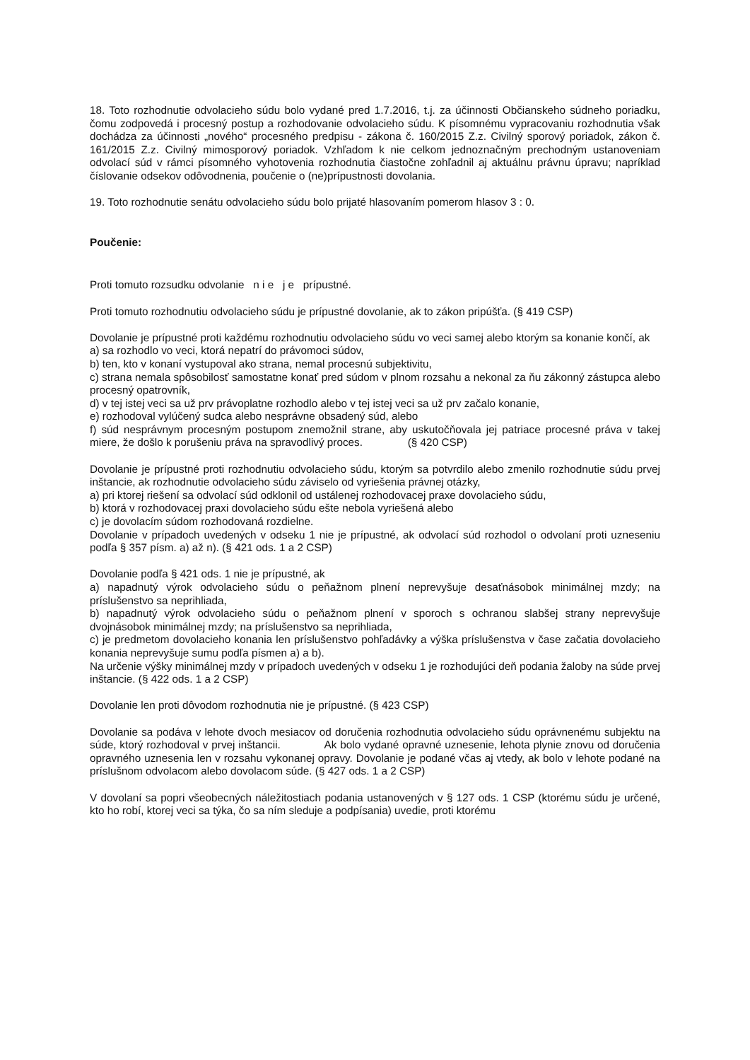18. Toto rozhodnutie odvolacieho súdu bolo vydané pred 1.7.2016, t.j. za účinnosti Občianskeho súdneho poriadku, čomu zodpovedá i procesný postup a rozhodovanie odvolacieho súdu. K písomnému vypracovaniu rozhodnutia však dochádza za účinnosti „nového“ procesného predpisu - zákona č. 160/2015 Z.z. Civilný sporový poriadok, zákon č. 161/2015 Z.z. Civilný mimosporový poriadok. Vzhľadom k nie celkom jednoznačným prechodným ustanoveniam odvolací súd v rámci písomného vyhotovenia rozhodnutia čiastočne zohľadnil aj aktuálnu právnu úpravu; napríklad číslovanie odsekov odôvodnenia, poučenie o (ne)prípustnosti dovolania.
19. Toto rozhodnutie senátu odvolacieho súdu bolo prijaté hlasovaním pomerom hlasov 3 : 0.
Poučenie:
Proti tomuto rozsudku odvolanie n i e j e prípustné.
Proti tomuto rozhodnutiu odvolacieho súdu je prípustné dovolanie, ak to zákon pripúšťa. (§ 419 CSP)
Dovolanie je prípustné proti každému rozhodnutiu odvolacieho súdu vo veci samej alebo ktorým sa konanie končí, ak
a) sa rozhodlo vo veci, ktorá nepatrí do právomoci súdov,
b) ten, kto v konaní vystupoval ako strana, nemal procesnú subjektivitu,
c) strana nemala spôsobilosť samostatne konať pred súdom v plnom rozsahu a nekonal za ňu zákonný zástupca alebo procesný opatrovník,
d) v tej istej veci sa už prv právoplatne rozhodlo alebo v tej istej veci sa už prv začalo konanie,
e) rozhodoval vylúčený sudca alebo nesprávne obsadený súd, alebo
f) súd nesprávnym procesným postupom znemožnil strane, aby uskutočňovala jej patriace procesné práva v takej miere, že došlo k porušeniu práva na spravodlivý proces. (§ 420 CSP)
Dovolanie je prípustné proti rozhodnutiu odvolacieho súdu, ktorým sa potvrdilo alebo zmenilo rozhodnutie súdu prvej inštancie, ak rozhodnutie odvolacieho súdu záviselo od vyriešenia právnej otázky,
a) pri ktorej riešení sa odvolací súd odklonil od ustálenej rozhodovacej praxe dovolacieho súdu,
b) ktorá v rozhodovacej praxi dovolacieho súdu ešte nebola vyriešená alebo
c) je dovolacím súdom rozhodovaná rozdielne.
Dovolanie v prípadoch uvedených v odseku 1 nie je prípustné, ak odvolací súd rozhodol o odvolaní proti uzneseniu podľa § 357 písm. a) až n). (§ 421 ods. 1 a 2 CSP)
Dovolanie podľa § 421 ods. 1 nie je prípustné, ak
a) napadnutý výrok odvolacieho súdu o peňažnom plnení neprevyšuje desaťnásobok minimálnej mzdy; na príslušenstvo sa neprihliada,
b) napadnutý výrok odvolacieho súdu o peňažnom plnení v sporoch s ochranou slabšej strany neprevyšuje dvojnásobok minimálnej mzdy; na príslušenstvo sa neprihliada,
c) je predmetom dovolacieho konania len príslušenstvo pohľadávky a výška príslušenstva v čase začatia dovolacieho konania neprevyšuje sumu podľa písmen a) a b).
Na určenie výšky minimálnej mzdy v prípadoch uvedených v odseku 1 je rozhodujúci deň podania žaloby na súde prvej inštancie. (§ 422 ods. 1 a 2 CSP)
Dovolanie len proti dôvodom rozhodnutia nie je prípustné. (§ 423 CSP)
Dovolanie sa podáva v lehote dvoch mesiacov od doručenia rozhodnutia odvolacieho súdu oprávnenému subjektu na súde, ktorý rozhodoval v prvej inštancii. Ak bolo vydané opravné uznesenie, lehota plynie znovu od doručenia opravného uznesenia len v rozsahu vykonanej opravy. Dovolanie je podané včas aj vtedy, ak bolo v lehote podané na príslušnom odvolacom alebo dovolacom súde. (§ 427 ods. 1 a 2 CSP)
V dovolaní sa popri všeobecných náležitostiach podania ustanovených v § 127 ods. 1 CSP (ktorému súdu je určené, kto ho robí, ktorej veci sa týka, čo sa ním sleduje a podpísania) uvedie, proti ktorému